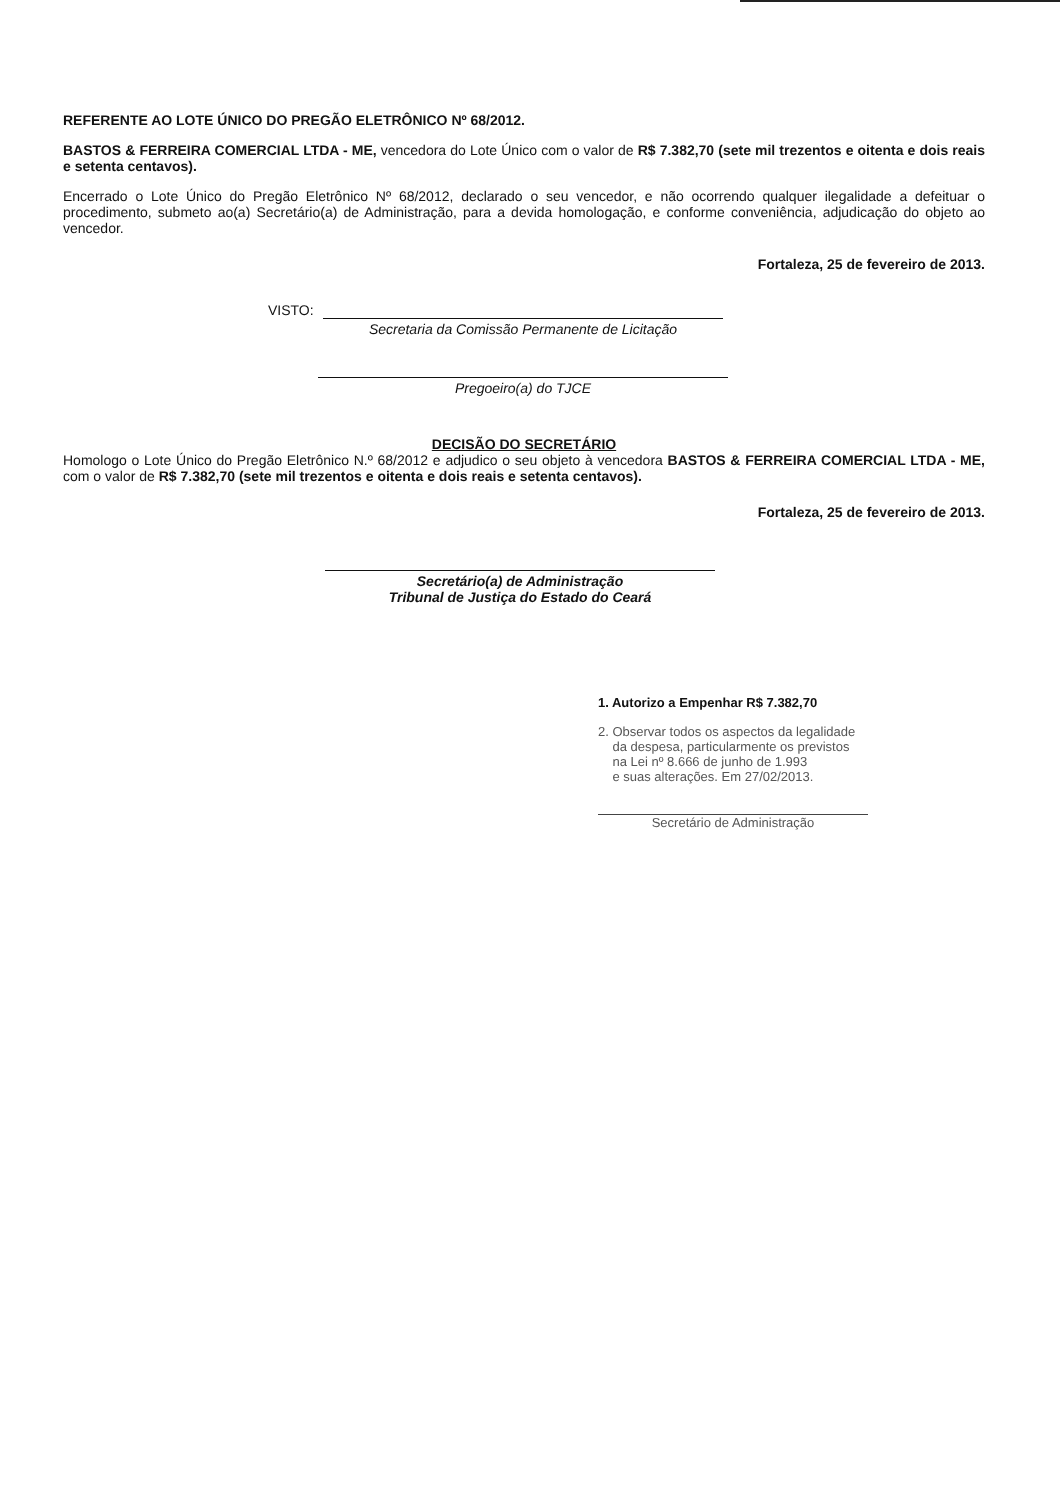REFERENTE AO LOTE ÚNICO DO PREGÃO ELETRÔNICO Nº 68/2012.
BASTOS & FERREIRA COMERCIAL LTDA - ME, vencedora do Lote Único com o valor de R$ 7.382,70 (sete mil trezentos e oitenta e dois reais e setenta centavos).
Encerrado o Lote Único do Pregão Eletrônico Nº 68/2012, declarado o seu vencedor, e não ocorrendo qualquer ilegalidade a defeituar o procedimento, submeto ao(a) Secretário(a) de Administração, para a devida homologação, e conforme conveniência, adjudicação do objeto ao vencedor.
Fortaleza, 25 de fevereiro de 2013.
VISTO:
Secretaria da Comissão Permanente de Licitação
Pregoeiro(a) do TJCE
DECISÃO DO SECRETÁRIO
Homologo o Lote Único do Pregão Eletrônico N.º 68/2012 e adjudico o seu objeto à vencedora BASTOS & FERREIRA COMERCIAL LTDA - ME, com o valor de R$ 7.382,70 (sete mil trezentos e oitenta e dois reais e setenta centavos).
Fortaleza, 25 de fevereiro de 2013.
Secretário(a) de Administração
Tribunal de Justiça do Estado do Ceará
1. Autorizo a Empenhar R$ 7.382,70
2. Observar todos os aspectos da legalidade
da despesa, particularmente os previstos
na Lei nº 8.666 de junho de 1.993
e suas alterações. Em 27/02/2013.
Secretário de Administração